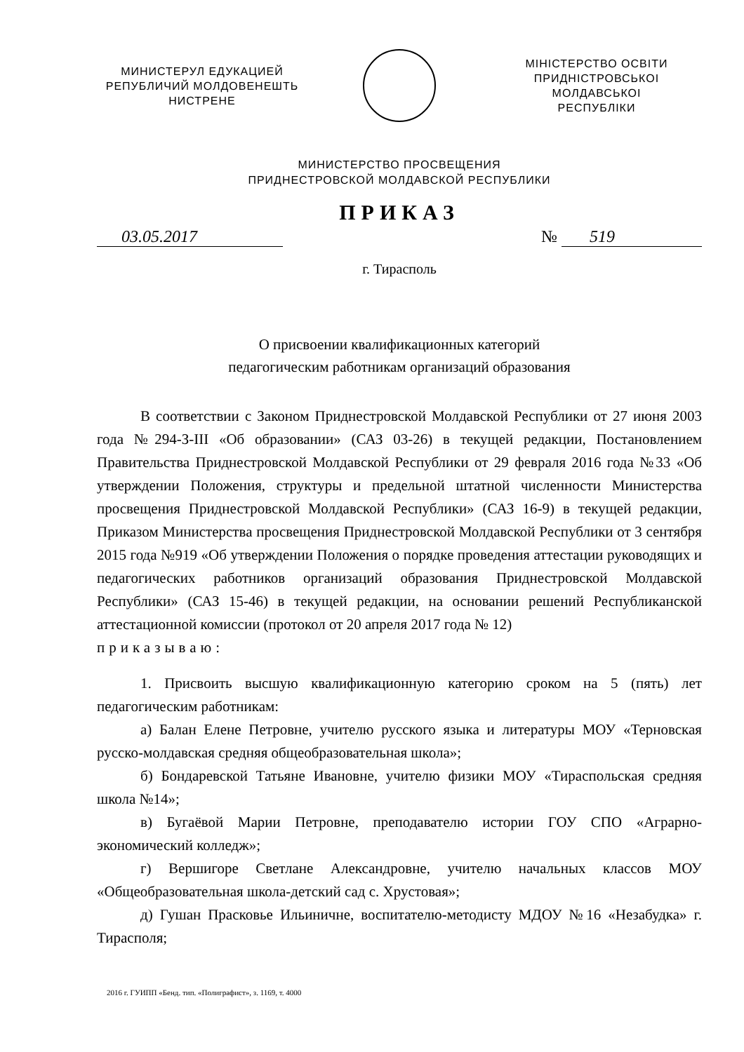МИНИСТЕРУЛ ЕДУКАЦИЕЙ
РЕПУБЛИЧИЙ МОЛДОВЕНЕШТЬ
НИСТРЕНЕ
МIНIСТЕРСТВО ОСВIТИ
ПРИДНIСТРОВСЬКОI МОЛДАВСЬКОI
РЕСПУБЛIКИ
МИНИСТЕРСТВО ПРОСВЕЩЕНИЯ
ПРИДНЕСТРОВСКОЙ МОЛДАВСКОЙ РЕСПУБЛИКИ
ПРИКАЗ
03.05.2017 № 519
г. Тирасполь
О присвоении квалификационных категорий
педагогическим работникам организаций образования
В соответствии с Законом Приднестровской Молдавской Республики от 27 июня 2003 года №294-З-III «Об образовании» (САЗ 03-26) в текущей редакции, Постановлением Правительства Приднестровской Молдавской Республики от 29 февраля 2016 года №33 «Об утверждении Положения, структуры и предельной штатной численности Министерства просвещения Приднестровской Молдавской Республики» (САЗ 16-9) в текущей редакции, Приказом Министерства просвещения Приднестровской Молдавской Республики от 3 сентября 2015 года №919 «Об утверждении Положения о порядке проведения аттестации руководящих и педагогических работников организаций образования Приднестровской Молдавской Республики» (САЗ 15-46) в текущей редакции, на основании решений Республиканской аттестационной комиссии (протокол от 20 апреля 2017 года № 12)
приказываю:
1. Присвоить высшую квалификационную категорию сроком на 5 (пять) лет педагогическим работникам:
а) Балан Елене Петровне, учителю русского языка и литературы МОУ «Терновская русско-молдавская средняя общеобразовательная школа»;
б) Бондаревской Татьяне Ивановне, учителю физики МОУ «Тираспольская средняя школа №14»;
в) Бугаёвой Марии Петровне, преподавателю истории ГОУ СПО «Аграрно-экономический колледж»;
г) Вершигоре Светлане Александровне, учителю начальных классов МОУ «Общеобразовательная школа-детский сад с. Хрустовая»;
д) Гушан Прасковье Ильиничне, воспитателю-методисту МДОУ №16 «Незабудка» г. Тирасполя;
2016 г. ГУИПП «Бенд. тип. «Полиграфист», з. 1169, т. 4000